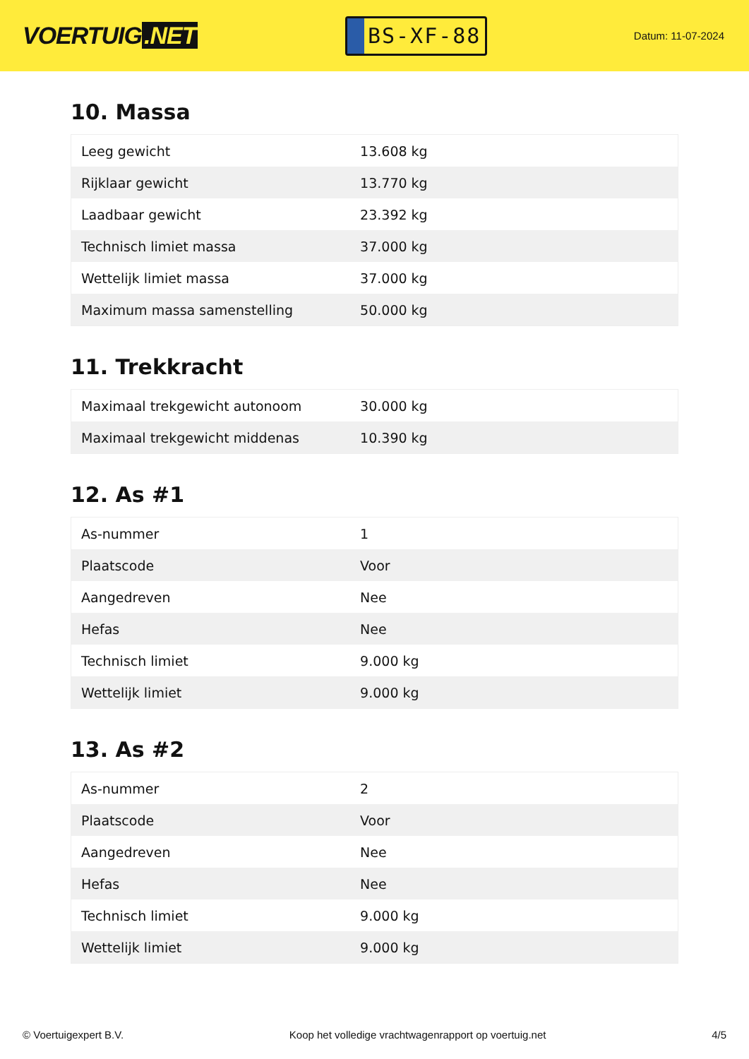VOERTUIG.NET
BS-XF-88
Datum: 11-07-2024
10. Massa
| Leeg gewicht | 13.608 kg |
| Rijklaar gewicht | 13.770 kg |
| Laadbaar gewicht | 23.392 kg |
| Technisch limiet massa | 37.000 kg |
| Wettelijk limiet massa | 37.000 kg |
| Maximum massa samenstelling | 50.000 kg |
11. Trekkracht
| Maximaal trekgewicht autonoom | 30.000 kg |
| Maximaal trekgewicht middenas | 10.390 kg |
12. As #1
| As-nummer | 1 |
| Plaatscode | Voor |
| Aangedreven | Nee |
| Hefas | Nee |
| Technisch limiet | 9.000 kg |
| Wettelijk limiet | 9.000 kg |
13. As #2
| As-nummer | 2 |
| Plaatscode | Voor |
| Aangedreven | Nee |
| Hefas | Nee |
| Technisch limiet | 9.000 kg |
| Wettelijk limiet | 9.000 kg |
© Voertuigexpert B.V. Koop het volledige vrachtwagenrapport op voertuig.net 4/5